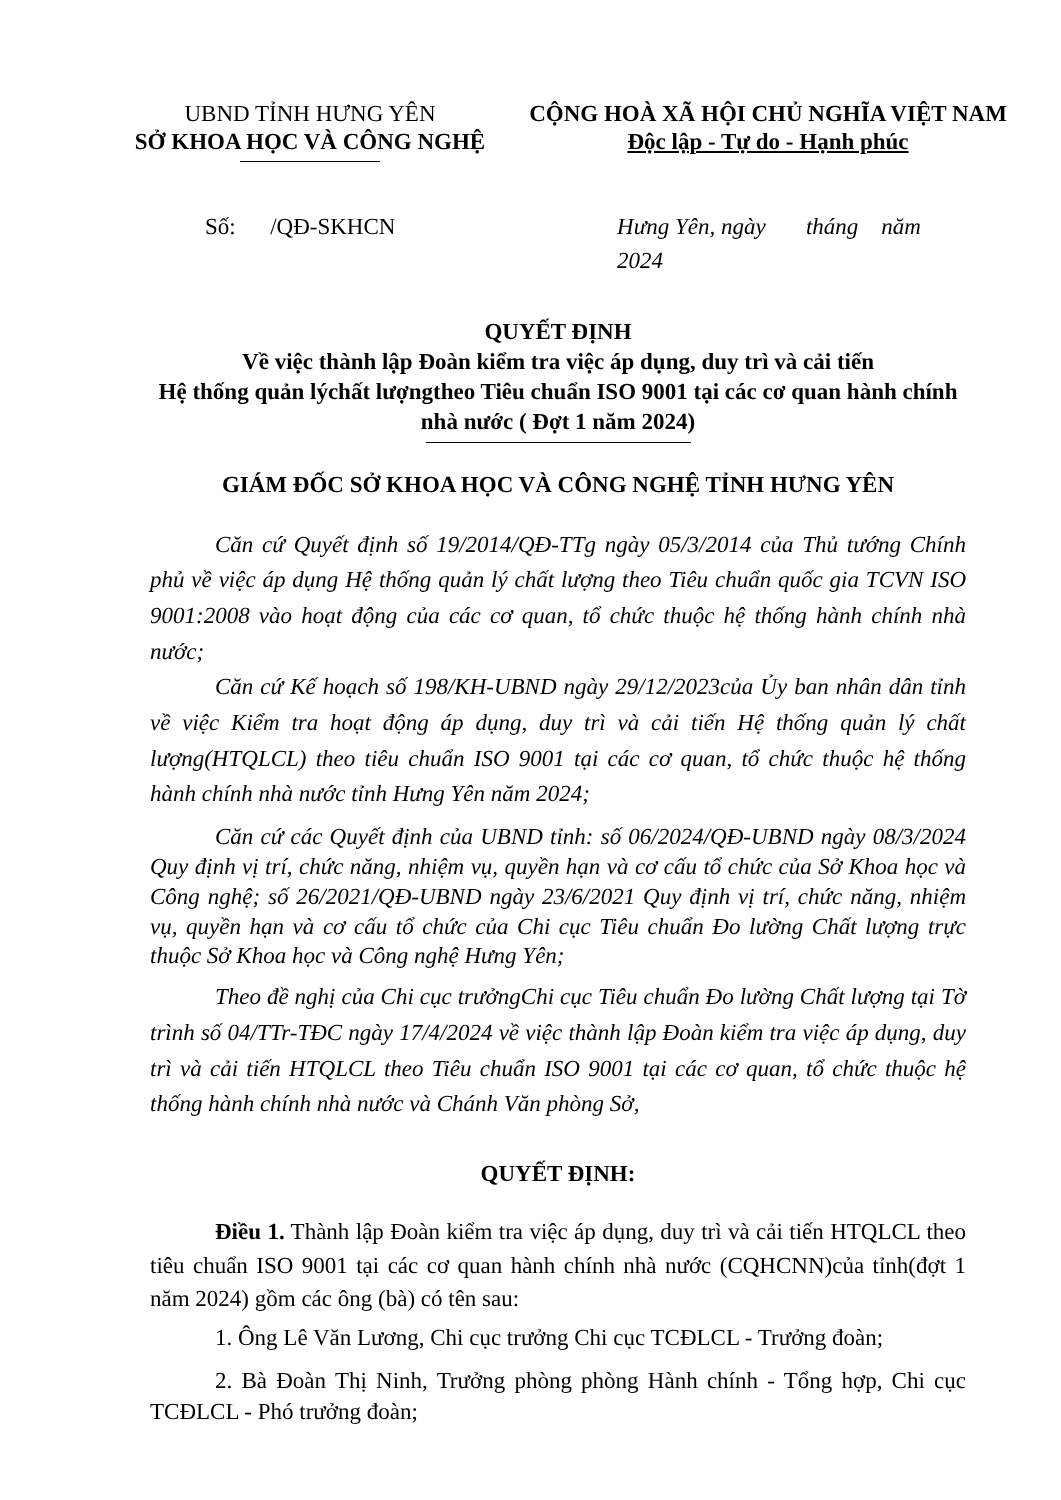UBND TỈNH HƯNG YÊN
SỞ KHOA HỌC VÀ CÔNG NGHỆ
CỘNG HOÀ XÃ HỘI CHỦ NGHĨA VIỆT NAM
Độc lập - Tự do - Hạnh phúc
Số: /QĐ-SKHCN Hưng Yên, ngày tháng năm 2024
QUYẾT ĐỊNH
Về việc thành lập Đoàn kiểm tra việc áp dụng, duy trì và cải tiến
Hệ thống quản lýchất lượngtheo Tiêu chuẩn ISO 9001 tại các cơ quan hành chính nhà nước ( Đợt 1 năm 2024)
GIÁM ĐỐC SỞ KHOA HỌC VÀ CÔNG NGHỆ TỈNH HƯNG YÊN
Căn cứ Quyết định số 19/2014/QĐ-TTg ngày 05/3/2014 của Thủ tướng Chính phủ về việc áp dụng Hệ thống quản lý chất lượng theo Tiêu chuẩn quốc gia TCVN ISO 9001:2008 vào hoạt động của các cơ quan, tổ chức thuộc hệ thống hành chính nhà nước;
Căn cứ Kế hoạch số 198/KH-UBND ngày 29/12/2023của Ủy ban nhân dân tỉnh về việc Kiểm tra hoạt động áp dụng, duy trì và cải tiến Hệ thống quản lý chất lượng(HTQLCL) theo tiêu chuẩn ISO 9001 tại các cơ quan, tổ chức thuộc hệ thống hành chính nhà nước tỉnh Hưng Yên năm 2024;
Căn cứ các Quyết định của UBND tỉnh: số 06/2024/QĐ-UBND ngày 08/3/2024 Quy định vị trí, chức năng, nhiệm vụ, quyền hạn và cơ cấu tổ chức của Sở Khoa học và Công nghệ; số 26/2021/QĐ-UBND ngày 23/6/2021 Quy định vị trí, chức năng, nhiệm vụ, quyền hạn và cơ cấu tổ chức của Chi cục Tiêu chuẩn Đo lường Chất lượng trực thuộc Sở Khoa học và Công nghệ Hưng Yên;
Theo đề nghị của Chi cục trưởngChi cục Tiêu chuẩn Đo lường Chất lượng tại Tờ trình số 04/TTr-TĐC ngày 17/4/2024 về việc thành lập Đoàn kiểm tra việc áp dụng, duy trì và cải tiến HTQLCL theo Tiêu chuẩn ISO 9001 tại các cơ quan, tổ chức thuộc hệ thống hành chính nhà nước và Chánh Văn phòng Sở,
QUYẾT ĐỊNH:
Điều 1. Thành lập Đoàn kiểm tra việc áp dụng, duy trì và cải tiến HTQLCL theo tiêu chuẩn ISO 9001 tại các cơ quan hành chính nhà nước (CQHCNN)của tỉnh(đợt 1 năm 2024) gồm các ông (bà) có tên sau:
1. Ông Lê Văn Lương, Chi cục trưởng Chi cục TCĐLCL - Trưởng đoàn;
2. Bà Đoàn Thị Ninh, Trưởng phòng phòng Hành chính - Tổng hợp, Chi cục TCĐLCL - Phó trưởng đoàn;